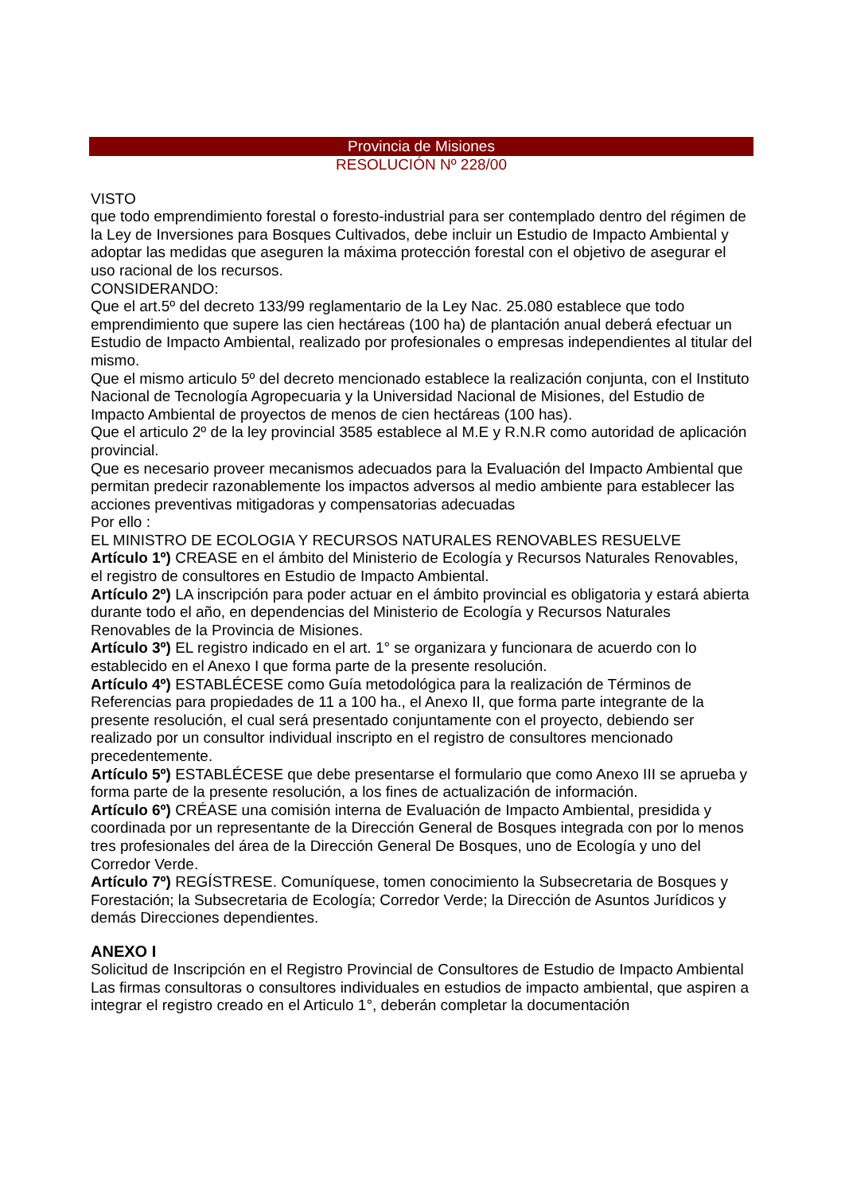Provincia de Misiones
RESOLUCIÓN Nº 228/00
VISTO
que todo emprendimiento forestal o foresto-industrial para ser contemplado dentro del régimen de la Ley de Inversiones para Bosques Cultivados, debe incluir un Estudio de Impacto Ambiental y adoptar las medidas que aseguren la máxima protección forestal con el objetivo de asegurar el uso racional de los recursos.
CONSIDERANDO:
Que el art.5º del decreto 133/99 reglamentario de la Ley Nac. 25.080 establece que todo emprendimiento que supere las cien hectáreas (100 ha) de plantación anual deberá efectuar un Estudio de Impacto Ambiental, realizado por profesionales o empresas independientes al titular del mismo.
Que el mismo articulo 5º del decreto mencionado establece la realización conjunta, con el Instituto Nacional de Tecnología Agropecuaria y la Universidad Nacional de Misiones, del Estudio de Impacto Ambiental de proyectos de menos de cien hectáreas (100 has).
Que el articulo 2º de la ley provincial 3585 establece al M.E y R.N.R como autoridad de aplicación provincial.
Que es necesario proveer mecanismos adecuados para la Evaluación del Impacto Ambiental que permitan predecir razonablemente los impactos adversos al medio ambiente para establecer las acciones preventivas mitigadoras y compensatorias adecuadas
Por ello :
EL MINISTRO DE ECOLOGIA Y RECURSOS NATURALES RENOVABLES RESUELVE
Artículo 1º) CREASE en el ámbito del Ministerio de Ecología y Recursos Naturales Renovables, el registro de consultores en Estudio de Impacto Ambiental.
Artículo 2º) LA inscripción para poder actuar en el ámbito provincial es obligatoria y estará abierta durante todo el año, en dependencias del Ministerio de Ecología y Recursos Naturales Renovables de la Provincia de Misiones.
Artículo 3º) EL registro indicado en el art. 1° se organizara y funcionara de acuerdo con lo establecido en el Anexo I que forma parte de la presente resolución.
Artículo 4º) ESTABLÉCESE como Guía metodológica para la realización de Términos de Referencias para propiedades de 11 a 100 ha., el Anexo II, que forma parte integrante de la presente resolución, el cual será presentado conjuntamente con el proyecto, debiendo ser realizado por un consultor individual inscripto en el registro de consultores mencionado precedentemente.
Artículo 5º) ESTABLÉCESE que debe presentarse el formulario que como Anexo III se aprueba y forma parte de la presente resolución, a los fines de actualización de información.
Artículo 6º) CRÉASE una comisión interna de Evaluación de Impacto Ambiental, presidida y coordinada por un representante de la Dirección General de Bosques integrada con por lo menos tres profesionales del área de la Dirección General De Bosques, uno de Ecología y uno del Corredor Verde.
Artículo 7º) REGÍSTRESE. Comuníquese, tomen conocimiento la Subsecretaria de Bosques y Forestación; la Subsecretaria de Ecología; Corredor Verde; la Dirección de Asuntos Jurídicos y demás Direcciones dependientes.
ANEXO I
Solicitud de Inscripción en el Registro Provincial de Consultores de Estudio de Impacto Ambiental
Las firmas consultoras o consultores individuales en estudios de impacto ambiental, que aspiren a integrar el registro creado en el Articulo 1°, deberán completar la documentación